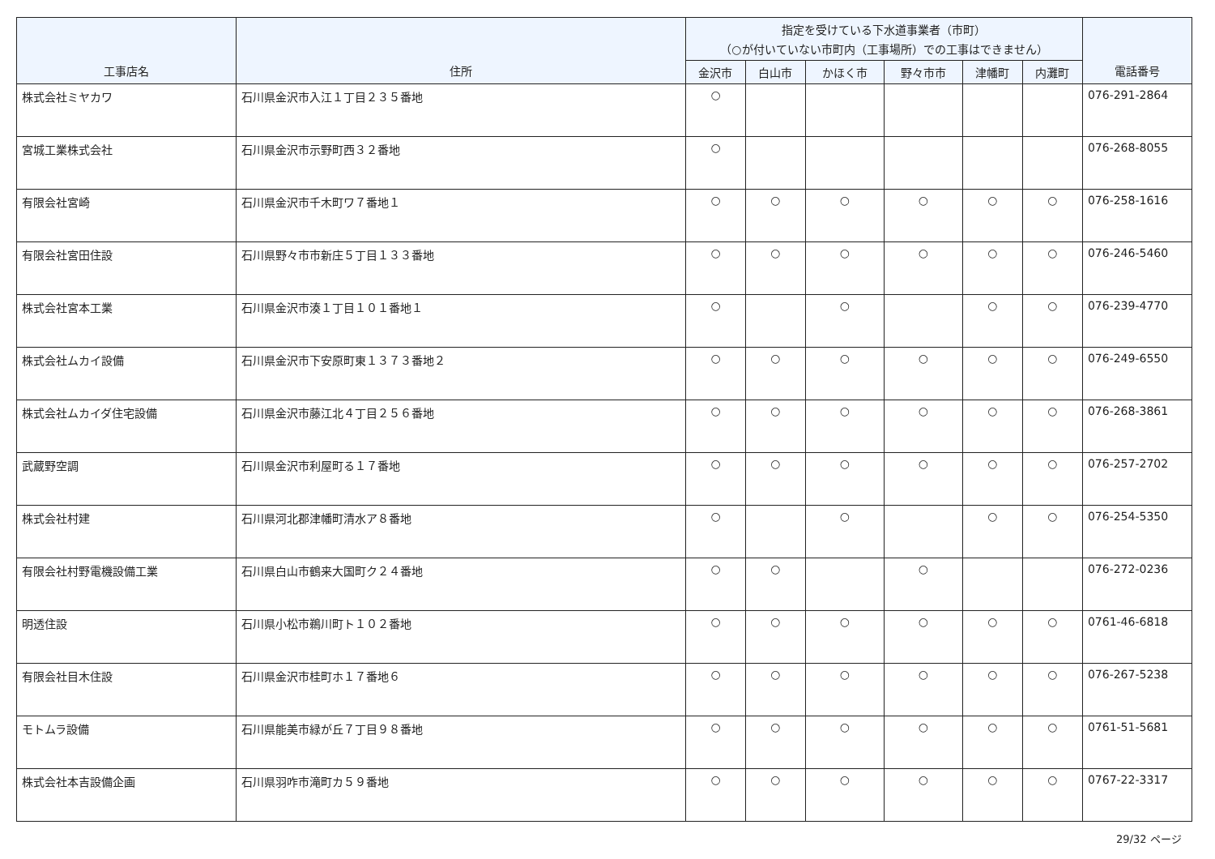| 工事店名 | 住所 | 指定を受けている下水道事業者（市町） （○が付いていない市町内（工事場所）での工事はできません） | | | | | | 電話番号 |
| --- | --- | --- | --- | --- | --- | --- | --- | --- |
| | | 金沢市 | 白山市 | かほく市 | 野々市市 | 津幡町 | 内灘町 | |
| 株式会社ミヤカワ | 石川県金沢市入江１丁目２３５番地 | ○ | | | | | | 076-291-2864 |
| 宮城工業株式会社 | 石川県金沢市示野町西３２番地 | ○ | | | | | | 076-268-8055 |
| 有限会社宮崎 | 石川県金沢市千木町ワ７番地１ | ○ | ○ | ○ | ○ | ○ | ○ | 076-258-1616 |
| 有限会社宮田住設 | 石川県野々市市新庄５丁目１３３番地 | ○ | ○ | ○ | ○ | ○ | ○ | 076-246-5460 |
| 株式会社宮本工業 | 石川県金沢市湊１丁目１０１番地１ | ○ | | ○ | | ○ | ○ | 076-239-4770 |
| 株式会社ムカイ設備 | 石川県金沢市下安原町東１３７３番地２ | ○ | ○ | ○ | ○ | ○ | ○ | 076-249-6550 |
| 株式会社ムカイダ住宅設備 | 石川県金沢市藤江北４丁目２５６番地 | ○ | ○ | ○ | ○ | ○ | ○ | 076-268-3861 |
| 武蔵野空調 | 石川県金沢市利屋町る１７番地 | ○ | ○ | ○ | ○ | ○ | ○ | 076-257-2702 |
| 株式会社村建 | 石川県河北郡津幡町清水ア８番地 | ○ | | ○ | | ○ | ○ | 076-254-5350 |
| 有限会社村野電機設備工業 | 石川県白山市鶴来大国町ク２４番地 | ○ | ○ | | ○ | | | 076-272-0236 |
| 明透住設 | 石川県小松市鵜川町ト１０２番地 | ○ | ○ | ○ | ○ | ○ | ○ | 0761-46-6818 |
| 有限会社目木住設 | 石川県金沢市桂町ホ１７番地６ | ○ | ○ | ○ | ○ | ○ | ○ | 076-267-5238 |
| モトムラ設備 | 石川県能美市緑が丘７丁目９８番地 | ○ | ○ | ○ | ○ | ○ | ○ | 0761-51-5681 |
| 株式会社本吉設備企画 | 石川県羽咋市滝町カ５９番地 | ○ | ○ | ○ | ○ | ○ | ○ | 0767-22-3317 |
29/32 ページ